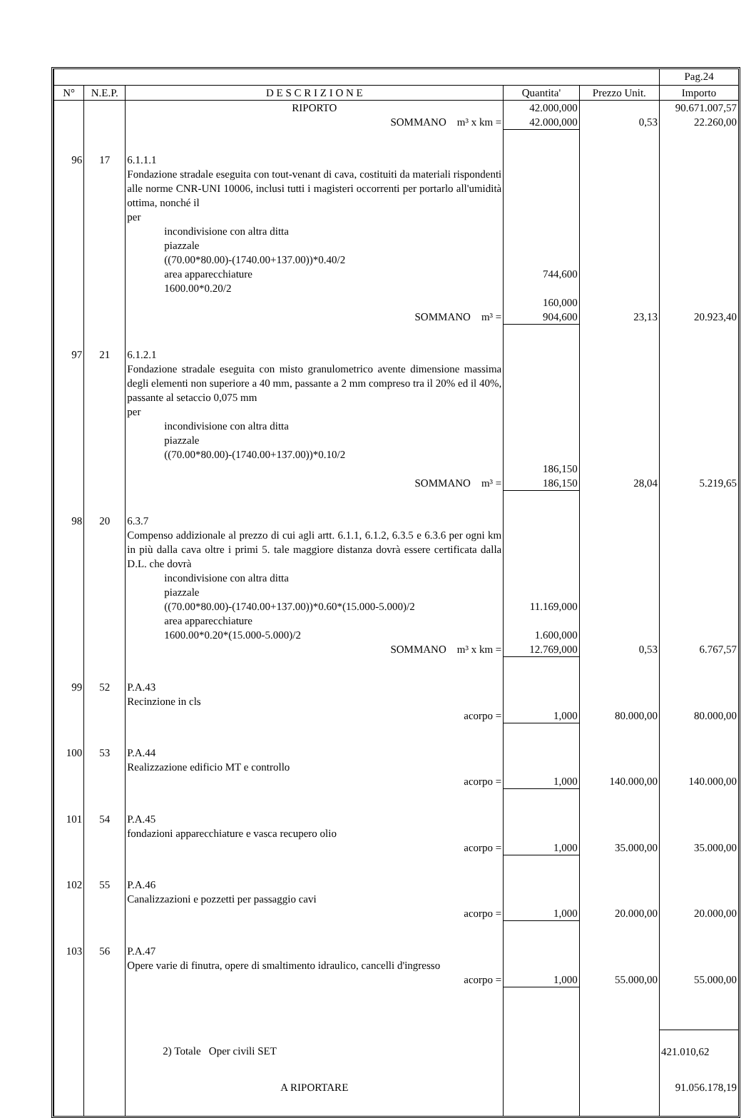| | | | | | Pag.24 |
| --- | --- | --- | --- | --- | --- |
| N° | N.E.P. | D E S C R I Z I O N E | Quantita' | Prezzo Unit. | Importo |
| | | RIPORTO | 42.000,000 | | 90.671.007,57 |
| | | SOMMANO m³ x km = | 42.000,000 | 0,53 | 22.260,00 |
| 96 | 17 | 6.1.1.1 Fondazione stradale eseguita con tout-venant di cava, costituiti da materiali rispondenti alle norme CNR-UNI 10006, inclusi tutti i magisteri occorrenti per portarlo all'umidità ottima, nonché il per incondivisione con altra ditta piazzale ((70.00*80.00)-(1740.00+137.00))*0.40/2 area apparecchiature 1600.00*0.20/2 | 744,600 160,000 | | |
| | | SOMMANO m³ = | 904,600 | 23,13 | 20.923,40 |
| 97 | 21 | 6.1.2.1 Fondazione stradale eseguita con misto granulometrico avente dimensione massima degli elementi non superiore a 40 mm, passante a 2 mm compreso tra il 20% ed il 40%, passante al setaccio 0,075 mm per incondivisione con altra ditta piazzale ((70.00*80.00)-(1740.00+137.00))*0.10/2 | 186,150 | | |
| | | SOMMANO m³ = | 186,150 | 28,04 | 5.219,65 |
| 98 | 20 | 6.3.7 Compenso addizionale al prezzo di cui agli artt. 6.1.1, 6.1.2, 6.3.5 e 6.3.6 per ogni km in più dalla cava oltre i primi 5. tale maggiore distanza dovrà essere certificata dalla D.L. che dovrà incondivisione con altra ditta piazzale ((70.00*80.00)-(1740.00+137.00))*0.60*(15.000-5.000)/2 area apparecchiature 1600.00*0.20*(15.000-5.000)/2 | 11.169,000 1.600,000 | | |
| | | SOMMANO m³ x km = | 12.769,000 | 0,53 | 6.767,57 |
| 99 | 52 | P.A.43 Recinzione in cls | | | |
| | | acorpo = | 1,000 | 80.000,00 | 80.000,00 |
| 100 | 53 | P.A.44 Realizzazione edificio MT e controllo | | | |
| | | acorpo = | 1,000 | 140.000,00 | 140.000,00 |
| 101 | 54 | P.A.45 fondazioni apparecchiature e vasca recupero olio | | | |
| | | acorpo = | 1,000 | 35.000,00 | 35.000,00 |
| 102 | 55 | P.A.46 Canalizzazioni e pozzetti per passaggio cavi | | | |
| | | acorpo = | 1,000 | 20.000,00 | 20.000,00 |
| 103 | 56 | P.A.47 Opere varie di finutra, opere di smaltimento idraulico, cancelli d'ingresso | | | |
| | | acorpo = | 1,000 | 55.000,00 | 55.000,00 |
| | | 2) Totale Oper civili SET | | | 421.010,62 |
| | | A RIPORTARE | | | 91.056.178,19 |